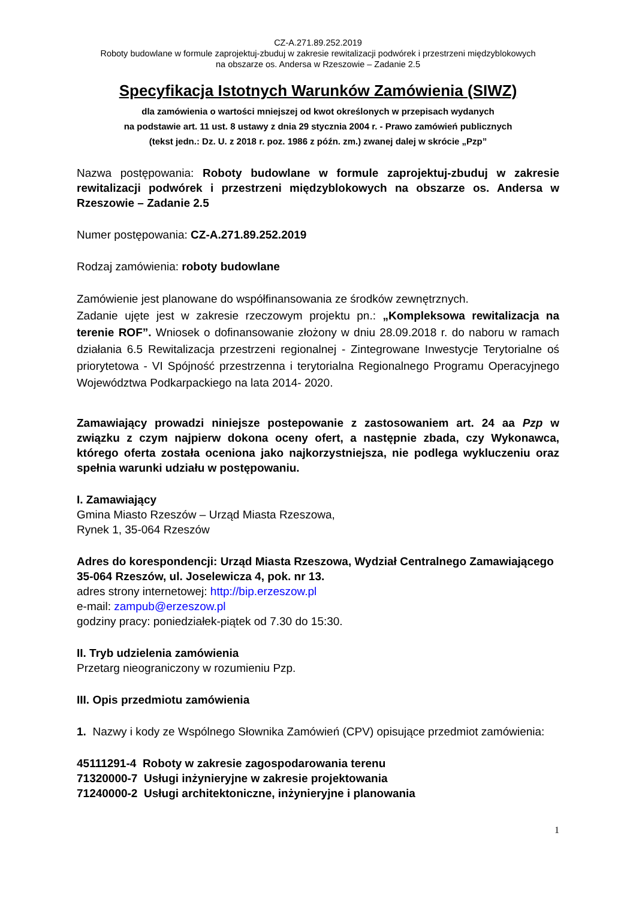CZ-A.271.89.252.2019
Roboty budowlane w formule zaprojektuj-zbuduj w zakresie rewitalizacji podwórek i przestrzeni międzyblokowych
na obszarze os. Andersa w Rzeszowie – Zadanie 2.5
Specyfikacja Istotnych Warunków Zamówienia (SIWZ)
dla zamówienia o wartości mniejszej od kwot określonych w przepisach wydanych
na podstawie art. 11 ust. 8 ustawy z dnia 29 stycznia 2004 r. - Prawo zamówień publicznych
(tekst jedn.: Dz. U. z 2018 r. poz. 1986 z późn. zm.) zwanej dalej w skrócie „Pzp”
Nazwa postępowania: Roboty budowlane w formule zaprojektuj-zbuduj w zakresie rewitalizacji podwórek i przestrzeni międzyblokowych na obszarze os. Andersa w Rzeszowie – Zadanie 2.5
Numer postępowania: CZ-A.271.89.252.2019
Rodzaj zamówienia: roboty budowlane
Zamówienie jest planowane do współfinansowania ze środków zewnętrznych.
Zadanie ujęte jest w zakresie rzeczowym projektu pn.: „Kompleksowa rewitalizacja na terenie ROF”. Wniosek o dofinansowanie złożony w dniu 28.09.2018 r. do naboru w ramach działania 6.5 Rewitalizacja przestrzeni regionalnej - Zintegrowane Inwestycje Terytorialne oś priorytetowa - VI Spójność przestrzenna i terytorialna Regionalnego Programu Operacyjnego Województwa Podkarpackiego na lata 2014- 2020.
Zamawiający prowadzi niniejsze postepowanie z zastosowaniem art. 24 aa Pzp w związku z czym najpierw dokona oceny ofert, a następnie zbada, czy Wykonawca, którego oferta została oceniona jako najkorzystniejsza, nie podlega wykluczeniu oraz spełnia warunki udziału w postępowaniu.
I. Zamawiający
Gmina Miasto Rzeszów – Urząd Miasta Rzeszowa,
Rynek 1, 35-064 Rzeszów
Adres do korespondencji: Urząd Miasta Rzeszowa, Wydział Centralnego Zamawiającego
35-064 Rzeszów, ul. Joselewicza 4, pok. nr 13.
adres strony internetowej: http://bip.erzeszow.pl
e-mail: zampub@erzeszow.pl
godziny pracy: poniedziałek-piątek od 7.30 do 15:30.
II. Tryb udzielenia zamówienia
Przetarg nieograniczony w rozumieniu Pzp.
III. Opis przedmiotu zamówienia
1. Nazwy i kody ze Wspólnego Słownika Zamówień (CPV) opisujące przedmiot zamówienia:
45111291-4 Roboty w zakresie zagospodarowania terenu
71320000-7 Usługi inżynieryjne w zakresie projektowania
71240000-2 Usługi architektoniczne, inżynieryjne i planowania
1